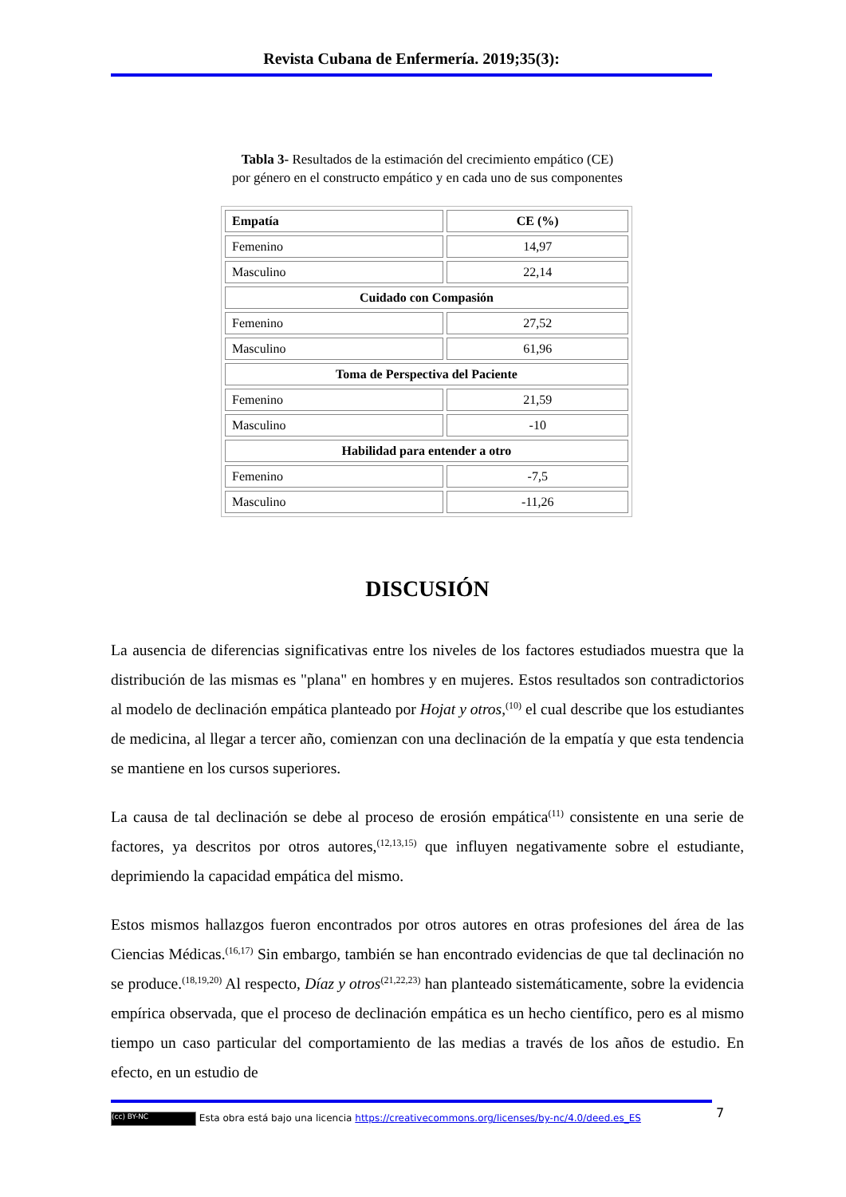Revista Cubana de Enfermería. 2019;35(3):
Tabla 3- Resultados de la estimación del crecimiento empático (CE)
por género en el constructo empático y en cada uno de sus componentes
| Empatía | CE (%) |
| --- | --- |
| Femenino | 14,97 |
| Masculino | 22,14 |
| Cuidado con Compasión | |
| Femenino | 27,52 |
| Masculino | 61,96 |
| Toma de Perspectiva del Paciente | |
| Femenino | 21,59 |
| Masculino | -10 |
| Habilidad para entender a otro | |
| Femenino | -7,5 |
| Masculino | -11,26 |
DISCUSIÓN
La ausencia de diferencias significativas entre los niveles de los factores estudiados muestra que la distribución de las mismas es "plana" en hombres y en mujeres. Estos resultados son contradictorios al modelo de declinación empática planteado por Hojat y otros,<sup>(10)</sup> el cual describe que los estudiantes de medicina, al llegar a tercer año, comienzan con una declinación de la empatía y que esta tendencia se mantiene en los cursos superiores.
La causa de tal declinación se debe al proceso de erosión empática<sup>(11)</sup> consistente en una serie de factores, ya descritos por otros autores,<sup>(12,13,15)</sup> que influyen negativamente sobre el estudiante, deprimiendo la capacidad empática del mismo.
Estos mismos hallazgos fueron encontrados por otros autores en otras profesiones del área de las Ciencias Médicas.<sup>(16,17)</sup> Sin embargo, también se han encontrado evidencias de que tal declinación no se produce.<sup>(18,19,20)</sup> Al respecto, Díaz y otros<sup>(21,22,23)</sup> han planteado sistemáticamente, sobre la evidencia empírica observada, que el proceso de declinación empática es un hecho científico, pero es al mismo tiempo un caso particular del comportamiento de las medias a través de los años de estudio. En efecto, en un estudio de
7
(cc) BY-NC Esta obra está bajo una licencia https://creativecommons.org/licenses/by-nc/4.0/deed.es_ES